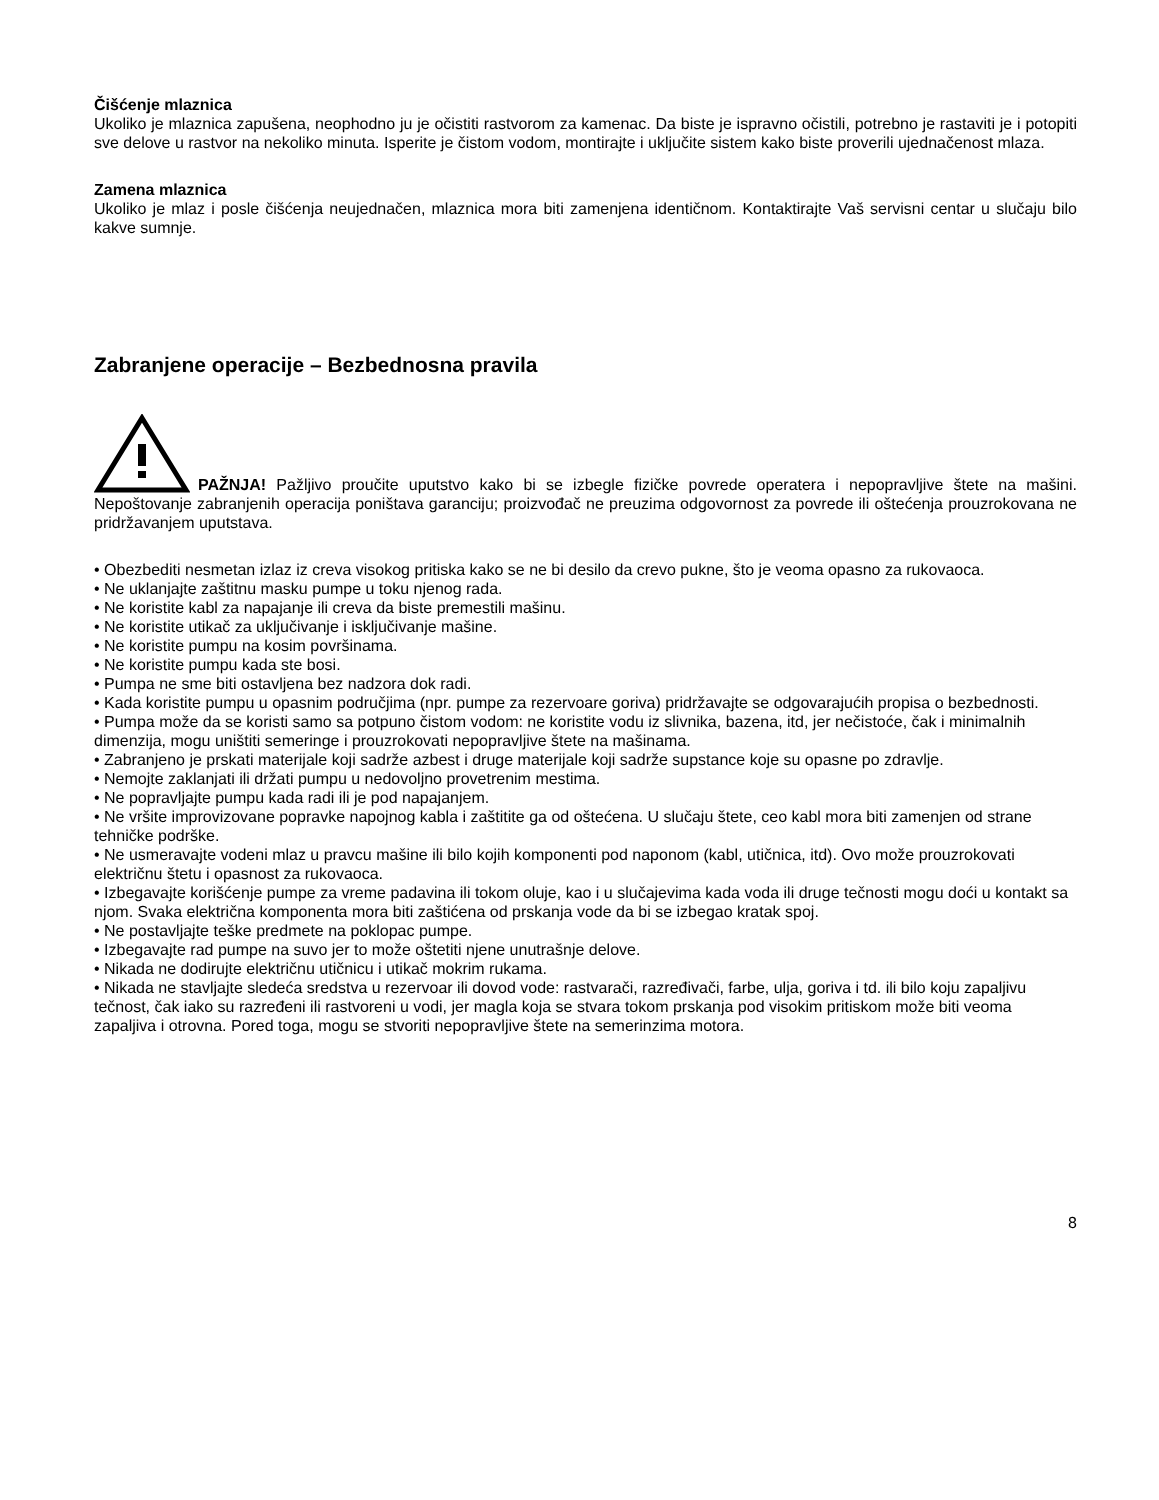Čišćenje mlaznica
Ukoliko je mlaznica zapušena, neophodno ju je očistiti rastvorom za kamenac. Da biste je ispravno očistili, potrebno je rastaviti je i potopiti sve delove u rastvor na nekoliko minuta. Isperite je čistom vodom, montirajte i uključite sistem kako biste proverili ujednačenost mlaza.
Zamena mlaznica
Ukoliko je mlaz i posle čišćenja neujednačen, mlaznica mora biti zamenjena identičnom. Kontaktirajte Vaš servisni centar u slučaju bilo kakve sumnje.
Zabranjene operacije – Bezbednosna pravila
PAŽNJA! Pažljivo proučite uputstvo kako bi se izbegle fizičke povrede operatera i nepopravljive štete na mašini. Nepoštovanje zabranjenih operacija poništava garanciju; proizvođač ne preuzima odgovornost za povrede ili oštećenja prouzrokovana ne pridržavanjem uputstava.
• Obezbediti nesmetan izlaz iz creva visokog pritiska kako se ne bi desilo da crevo pukne, što je veoma opasno za rukovaoca.
• Ne uklanjajte zaštitnu masku pumpe u toku njenog rada.
• Ne koristite kabl za napajanje ili creva da biste premestili mašinu.
• Ne koristite utikač za uključivanje i isključivanje mašine.
• Ne koristite pumpu na kosim površinama.
• Ne koristite pumpu kada ste bosi.
• Pumpa ne sme biti ostavljena bez nadzora dok radi.
• Kada koristite pumpu u opasnim područjima (npr. pumpe za rezervoare goriva) pridržavajte se odgovarajućih propisa o bezbednosti.
• Pumpa može da se koristi samo sa potpuno čistom vodom: ne koristite vodu iz slivnika, bazena, itd, jer nečistoće, čak i minimalnih dimenzija, mogu uništiti semeringe i prouzrokovati nepopravljive štete na mašinama.
• Zabranjeno je prskati materijale koji sadrže azbest i druge materijale koji sadrže supstance koje su opasne po zdravlje.
• Nemojte zaklanjati ili držati pumpu u nedovoljno provetrenim mestima.
• Ne popravljajte pumpu kada radi ili je pod napajanjem.
• Ne vršite improvizovane popravke napojnog kabla i zaštitite ga od oštećena. U slučaju štete, ceo kabl mora biti zamenjen od strane tehničke podrške.
• Ne usmeravajte vodeni mlaz u pravcu mašine ili bilo kojih komponenti pod naponom (kabl, utičnica, itd). Ovo može prouzrokovati električnu štetu i opasnost za rukovaoca.
• Izbegavajte korišćenje pumpe za vreme padavina ili tokom oluje, kao i u slučajevima kada voda ili druge tečnosti mogu doći u kontakt sa njom. Svaka električna komponenta mora biti zaštićena od prskanja vode da bi se izbegao kratak spoj.
• Ne postavljajte teške predmete na poklopac pumpe.
• Izbegavajte rad pumpe na suvo jer to može oštetiti njene unutrašnje delove.
• Nikada ne dodirujte električnu utičnicu i utikač mokrim rukama.
• Nikada ne stavljajte sledeća sredstva u rezervoar ili dovod vode: rastvarači, razređivači, farbe, ulja, goriva i td. ili bilo koju zapaljivu tečnost, čak iako su razređeni ili rastvoreni u vodi, jer magla koja se stvara tokom prskanja pod visokim pritiskom može biti veoma zapaljiva i otrovna. Pored toga, mogu se stvoriti nepopravljive štete na semerinzima motora.
8